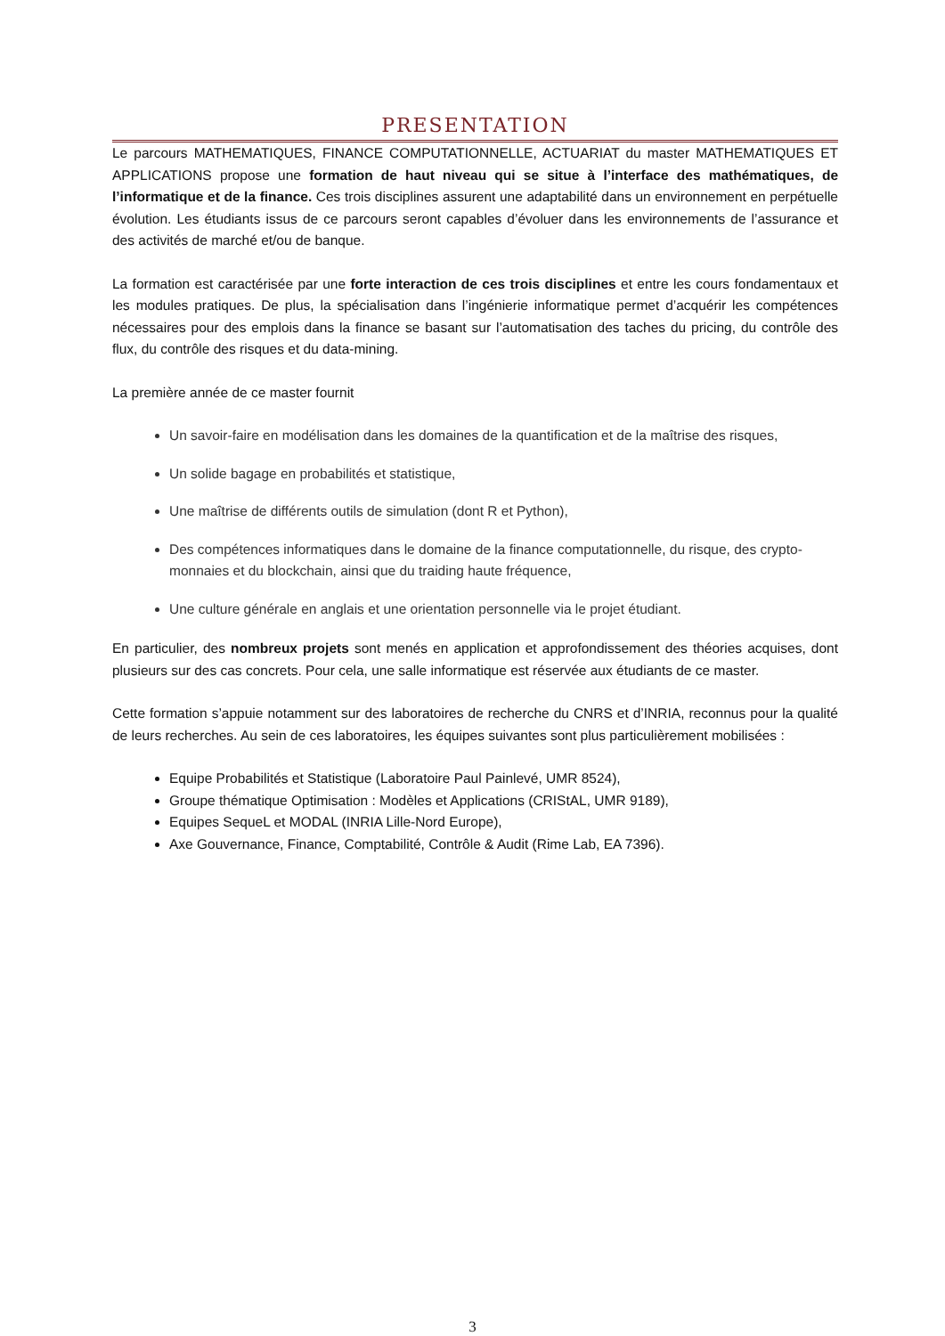PRESENTATION
Le parcours MATHEMATIQUES, FINANCE COMPUTATIONNELLE, ACTUARIAT du master MATHEMATIQUES ET APPLICATIONS propose une formation de haut niveau qui se situe à l’interface des mathématiques, de l’informatique et de la finance. Ces trois disciplines assurent une adaptabilité dans un environnement en perpétuelle évolution. Les étudiants issus de ce parcours seront capables d’évoluer dans les environnements de l’assurance et des activités de marché et/ou de banque.
La formation est caractérisée par une forte interaction de ces trois disciplines et entre les cours fondamentaux et les modules pratiques. De plus, la spécialisation dans l’ingénierie informatique permet d’acquérir les compétences nécessaires pour des emplois dans la finance se basant sur l’automatisation des taches du pricing, du contrôle des flux, du contrôle des risques et du data-mining.
La première année de ce master fournit
Un savoir-faire en modélisation dans les domaines de la quantification et de la maîtrise des risques,
Un solide bagage en probabilités et statistique,
Une maîtrise de différents outils de simulation (dont R et Python),
Des compétences informatiques dans le domaine de la finance computationnelle, du risque, des crypto-monnaies et du blockchain, ainsi que du traiding haute fréquence,
Une culture générale en anglais et une orientation personnelle via le projet étudiant.
En particulier, des nombreux projets sont menés en application et approfondissement des théories acquises, dont plusieurs sur des cas concrets. Pour cela, une salle informatique est réservée aux étudiants de ce master.
Cette formation s’appuie notamment sur des laboratoires de recherche du CNRS et d’INRIA, reconnus pour la qualité de leurs recherches. Au sein de ces laboratoires, les équipes suivantes sont plus particulièrement mobilisées :
Equipe Probabilités et Statistique (Laboratoire Paul Painlevé, UMR 8524),
Groupe thématique Optimisation : Modèles et Applications (CRIStAL, UMR 9189),
Equipes SequeL et MODAL (INRIA Lille-Nord Europe),
Axe Gouvernance, Finance, Comptabilité, Contrôle & Audit (Rime Lab, EA 7396).
3